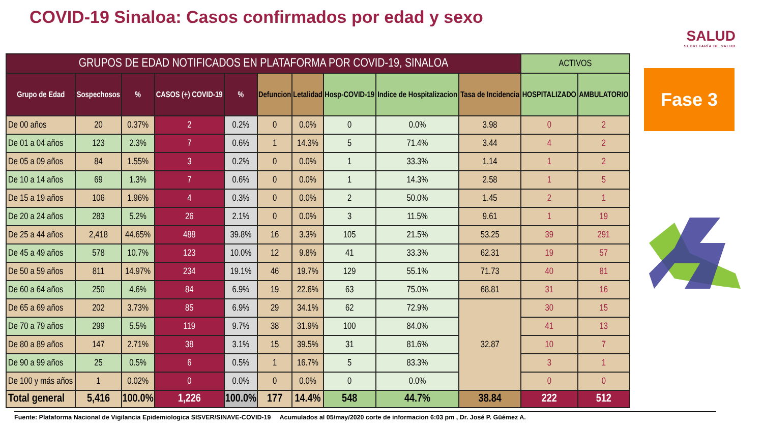COVID-19 Sinaloa: Casos confirmados por edad y sexo
| GRUPOS DE EDAD NOTIFICADOS EN PLATAFORMA POR COVID-19, SINALOA | | | | | | | | | | ACTIVOS | |
| Grupo de Edad | Sospechosos | % | CASOS (+) COVID-19 | % | Defuncion | Letalidad | Hosp-COVID-19 | Indice de Hospitalizacion | Tasa de Incidencia | HOSPITALIZADO | AMBULATORIO |
| De 00 años | 20 | 0.37% | 2 | 0.2% | 0 | 0.0% | 0 | 0.0% | 3.98 | 0 | 2 |
| De 01 a 04 años | 123 | 2.3% | 7 | 0.6% | 1 | 14.3% | 5 | 71.4% | 3.44 | 4 | 2 |
| De 05 a 09 años | 84 | 1.55% | 3 | 0.2% | 0 | 0.0% | 1 | 33.3% | 1.14 | 1 | 2 |
| De 10 a 14 años | 69 | 1.3% | 7 | 0.6% | 0 | 0.0% | 1 | 14.3% | 2.58 | 1 | 5 |
| De 15 a 19 años | 106 | 1.96% | 4 | 0.3% | 0 | 0.0% | 2 | 50.0% | 1.45 | 2 | 1 |
| De 20 a 24 años | 283 | 5.2% | 26 | 2.1% | 0 | 0.0% | 3 | 11.5% | 9.61 | 1 | 19 |
| De 25 a 44 años | 2,418 | 44.65% | 488 | 39.8% | 16 | 3.3% | 105 | 21.5% | 53.25 | 39 | 291 |
| De 45 a 49 años | 578 | 10.7% | 123 | 10.0% | 12 | 9.8% | 41 | 33.3% | 62.31 | 19 | 57 |
| De 50 a 59 años | 811 | 14.97% | 234 | 19.1% | 46 | 19.7% | 129 | 55.1% | 71.73 | 40 | 81 |
| De 60 a 64 años | 250 | 4.6% | 84 | 6.9% | 19 | 22.6% | 63 | 75.0% | 68.81 | 31 | 16 |
| De 65 a 69 años | 202 | 3.73% | 85 | 6.9% | 29 | 34.1% | 62 | 72.9% | 32.87 | 30 | 15 |
| De 70 a 79 años | 299 | 5.5% | 119 | 9.7% | 38 | 31.9% | 100 | 84.0% | | 41 | 13 |
| De 80 a 89 años | 147 | 2.71% | 38 | 3.1% | 15 | 39.5% | 31 | 81.6% | | 10 | 7 |
| De 90 a 99 años | 25 | 0.5% | 6 | 0.5% | 1 | 16.7% | 5 | 83.3% | | 3 | 1 |
| De 100 y más años | 1 | 0.02% | 0 | 0.0% | 0 | 0.0% | 0 | 0.0% | | 0 | 0 |
| Total general | 5,416 | 100.0% | 1,226 | 100.0% | 177 | 14.4% | 548 | 44.7% | 38.84 | 222 | 512 |
SALUD
SECRETARÍA DE SALUD
Fase 3
Fuente: Plataforma Nacional de Vigilancia Epidemiologica SISVER/SINAVE-COVID-19 Acumulados al 05/may/2020 corte de informacion 6:03 pm , Dr. José P. Güémez A.